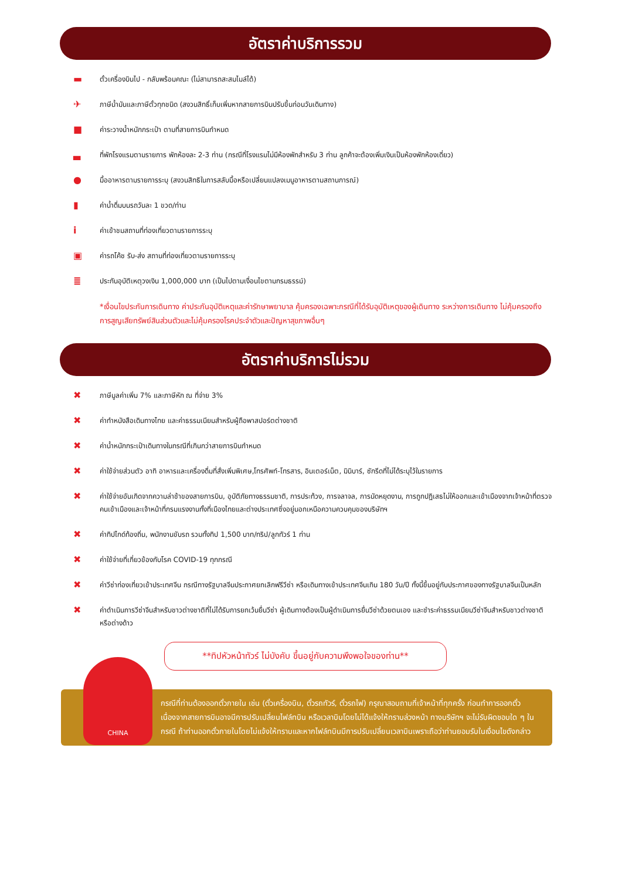อัตราค่าบริการรวม
▬ ตั๋วเครื่องบินไป - กลับพร้อมคณะ (ไม่สามารถสะสมไมล์ได้)
✈ ภาษีน้ำมันและภาษีตั๋วทุกชนิด (สงวนสิทธิ์เก็บเพิ่มหากสายการบินปรับขึ้นก่อนวันเดินทาง)
■ ค่าระวางน้ำหนักกระเป๋า ตามที่สายการบินกำหนด
▃ ที่พักโรงแรมตามรายการ พักห้องละ 2-3 ท่าน (กรณีที่โรงแรมไม่มีห้องพักสำหรับ 3 ท่าน ลูกค้าจะต้องเพิ่มเงินเป็นห้องพักห้องเดี่ยว)
● มื้ออาหารตามรายการระบุ (สงวนสิทธิในการสลับมื้อหรือเปลี่ยนแปลงเมนูอาหารตามสถานการณ์)
▮ ค่าน้ำดื่มบนรถวันละ 1 ขวด/ท่าน
iค่าเข้าชมสถานที่ท่องเที่ยวตามรายการระบุ
▣ ค่ารถโค้ช รับ-ส่ง สถานที่ท่องเที่ยวตามรายการระบุ
≣ ประกันอุบัติเหตุวงเงิน 1,000,000 บาท (เป็นไปตามเงื่อนไขตามกรมธรรม์)
*เงื่อนไขประกันการเดินทาง ค่าประกันอุบัติเหตุและค่ารักษาพยาบาล คุ้มครองเฉพาะกรณีที่ได้รับอุบัติเหตุของผู้เดินทาง ระหว่างการเดินทาง ไม่คุ้มครองถึงการสูญเสียทรัพย์สินส่วนตัวและไม่คุ้มครองโรคประจำตัวและปัญหาสุขภาพอื่นๆ
อัตราค่าบริการไม่รวม
✖ ภาษีมูลค่าเพิ่ม 7% และภาษีหัก ณ ที่จ่าย 3%
✖ ค่าทำหนังสือเดินทางไทย และค่าธรรมเนียมสำหรับผู้ถือพาสปอร์ตต่างชาติ
✖ ค่าน้ำหนักกระเป๋าเดินทางในกรณีที่เกินกว่าสายการบินกำหนด
✖ ค่าใช้จ่ายส่วนตัว อาทิ อาหารและเครื่องดื่มที่สั่งเพิ่มพิเศษ,โทรศัพท์-โทรสาร, อินเตอร์เน็ต, มินิบาร์, ซักรีดที่ไม่ได้ระบุไว้ในรายการ
✖ ค่าใช้จ่ายอันเกิดจากความล่าช้าของสายการบิน, อุบัติภัยทางธรรมชาติ, การประท้วง, การจลาจล, การนัดหยุดงาน, การถูกปฏิเสธไม่ให้ออกและเข้าเมืองจากเจ้าหน้าที่ตรวจคนเข้าเมืองและเจ้าหน้าที่กรมแรงงานทั้งที่เมืองไทยและต่างประเทศซึ่งอยู่นอกเหนือความควบคุมของบริษัทฯ
✖ ค่าทิปไกด์ท้องถิ่น, พนักงานขับรถ รวมทั้งทิป 1,500 บาท/ทริป/ลูกทัวร์ 1 ท่าน
✖ ค่าใช้จ่ายที่เกี่ยวข้องกับโรค COVID-19 ทุกกรณี
✖ ค่าวีซ่าท่องเที่ยวเข้าประเทศจีน กรณีทางรัฐบาลจีนประกาศยกเลิกฟรีวีซ่า หรือเดินทางเข้าประเทศจีนเกิน 180 วัน/ปี ทั้งนี้ขึ้นอยู่กับประกาศของทางรัฐบาลจีนเป็นหลัก
✖ ค่าดำเนินการวีซ่าจีนสำหรับชาวต่างชาติที่ไม่ได้รับการยกเว้นยื่นวีซ่า ผู้เดินทางต้องเป็นผู้ดำเนินการยื่นวีซ่าด้วยตนเอง และชำระค่าธรรมเนียมวีซ่าจีนสำหรับชาวต่างชาติหรือต่างด้าว
**ทิปหัวหน้าทัวร์ ไม่บังคับ ขึ้นอยู่กับความพึงพอใจของท่าน**
กรณีที่ท่านต้องออกตั๋วภายใน เช่น (ตั๋วเครื่องบิน, ตั๋วรถทัวร์, ตั๋วรถไฟ) กรุณาสอบถามที่เจ้าหน้าที่ทุกครั้ง ก่อนทำการออกตั๋ว เนื่องจากสายการบินอาจมีการปรับเปลี่ยนไฟล์ทบิน หรือเวลาบินโดยไม่ได้แจ้งให้ทราบล่วงหน้า ทางบริษัทฯ จะไม่รับผิดชอบใด ๆ ในกรณี ถ้าท่านออกตั๋วภายในโดยไม่แจ้งให้ทราบและหากไฟล์ทบินมีการปรับเปลี่ยนเวลาบินเพราะถือว่าท่านยอมรับในเงื่อนไขดังกล่าว
CHINA